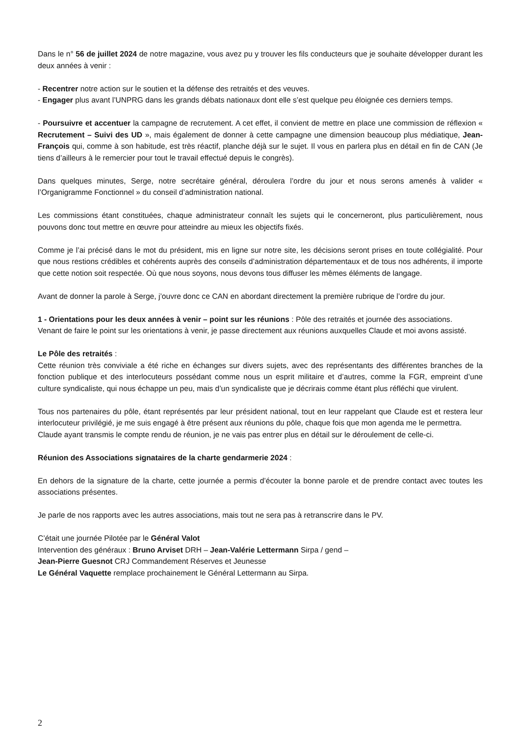Dans le n° 56 de juillet 2024 de notre magazine, vous avez pu y trouver les fils conducteurs que je souhaite développer durant les deux années à venir :
- Recentrer notre action sur le soutien et la défense des retraités et des veuves.
- Engager plus avant l’UNPRG dans les grands débats nationaux dont elle s’est quelque peu éloignée ces derniers temps.
- Poursuivre et accentuer la campagne de recrutement. A cet effet, il convient de mettre en place une commission de réflexion « Recrutement – Suivi des UD », mais également de donner à cette campagne une dimension beaucoup plus médiatique, Jean-François qui, comme à son habitude, est très réactif, planche déjà sur le sujet. Il vous en parlera plus en détail en fin de CAN (Je tiens d’ailleurs à le remercier pour tout le travail effectué depuis le congrès).
Dans quelques minutes, Serge, notre secrétaire général, déroulera l’ordre du jour et nous serons amenés à valider « l’Organigramme Fonctionnel » du conseil d’administration national.
Les commissions étant constituées, chaque administrateur connaît les sujets qui le concerneront, plus particulièrement, nous pouvons donc tout mettre en œuvre pour atteindre au mieux les objectifs fixés.
Comme je l’ai précisé dans le mot du président, mis en ligne sur notre site, les décisions seront prises en toute collégialité. Pour que nous restions crédibles et cohérents auprès des conseils d’administration départementaux et de tous nos adhérents, il importe que cette notion soit respectée. Où que nous soyons, nous devons tous diffuser les mêmes éléments de langage.
Avant de donner la parole à Serge, j’ouvre donc ce CAN en abordant directement la première rubrique de l’ordre du jour.
1 - Orientations pour les deux années à venir – point sur les réunions : Pôle des retraités et journée des associations.
Venant de faire le point sur les orientations à venir, je passe directement aux réunions auxquelles Claude et moi avons assisté.
Le Pôle des retraités :
Cette réunion très conviviale a été riche en échanges sur divers sujets, avec des représentants des différentes branches de la fonction publique et des interlocuteurs possédant comme nous un esprit militaire et d’autres, comme la FGR, empreint d’une culture syndicaliste, qui nous échappe un peu, mais d’un syndicaliste que je décrirais comme étant plus réfléchi que virulent.
Tous nos partenaires du pôle, étant représentés par leur président national, tout en leur rappelant que Claude est et restera leur interlocuteur privilégié, je me suis engagé à être présent aux réunions du pôle, chaque fois que mon agenda me le permettra.
Claude ayant transmis le compte rendu de réunion, je ne vais pas entrer plus en détail sur le déroulement de celle-ci.
Réunion des Associations signataires de la charte gendarmerie 2024 :
En dehors de la signature de la charte, cette journée a permis d’écouter la bonne parole et de prendre contact avec toutes les associations présentes.
Je parle de nos rapports avec les autres associations, mais tout ne sera pas à retranscrire dans le PV.
C’était une journée Pilotée par le Général Valot
Intervention des généraux : Bruno Arviset DRH – Jean-Valérie Lettermann Sirpa / gend –
Jean-Pierre Guesnot CRJ Commandement Réserves et Jeunesse
Le Général Vaquette remplace prochainement le Général Lettermann au Sirpa.
2